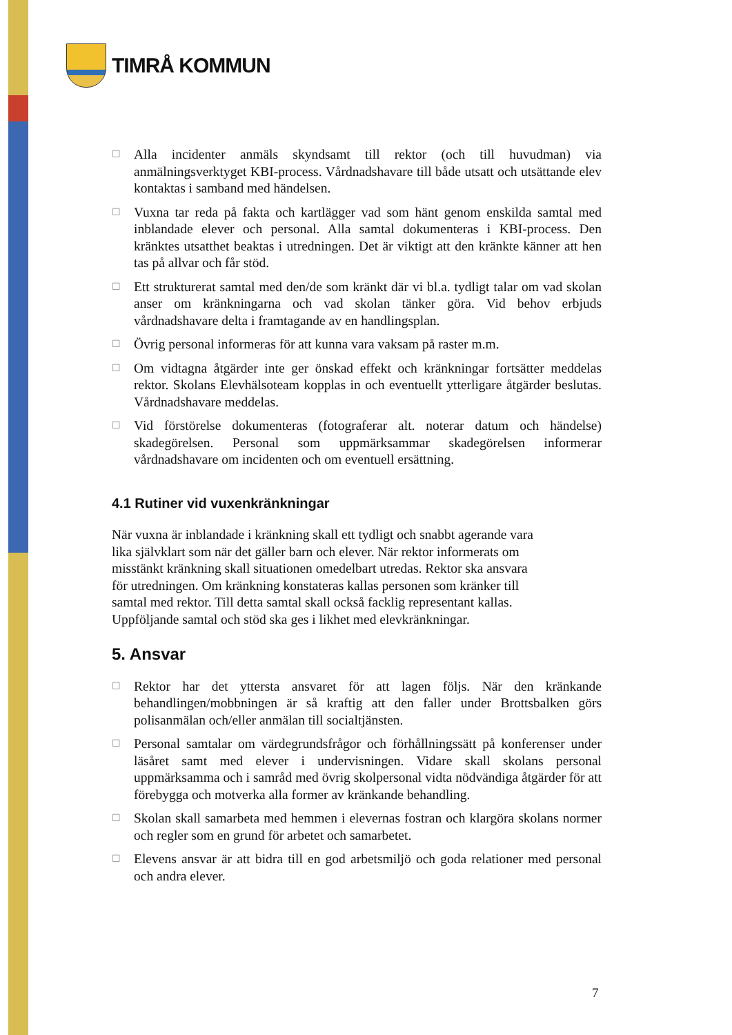TIMRÅ KOMMUN
☐
Alla incidenter anmäls skyndsamt till rektor (och till huvudman) via anmälningsverktyget KBI-process. Vårdnadshavare till både utsatt och utsättande elev kontaktas i samband med händelsen.
☐
Vuxna tar reda på fakta och kartlägger vad som hänt genom enskilda samtal med inblandade elever och personal. Alla samtal dokumenteras i KBI-process. Den kränktes utsatthet beaktas i utredningen. Det är viktigt att den kränkte känner att hen tas på allvar och får stöd.
☐
Ett strukturerat samtal med den/de som kränkt där vi bl.a. tydligt talar om vad skolan anser om kränkningarna och vad skolan tänker göra. Vid behov erbjuds vårdnadshavare delta i framtagande av en handlingsplan.
☐
Övrig personal informeras för att kunna vara vaksam på raster m.m.
☐
Om vidtagna åtgärder inte ger önskad effekt och kränkningar fortsätter meddelas rektor. Skolans Elevhälsoteam kopplas in och eventuellt ytterligare åtgärder beslutas. Vårdnadshavare meddelas.
☐
Vid förstörelse dokumenteras (fotograferar alt. noterar datum och händelse) skadegörelsen. Personal som uppmärksammar skadegörelsen informerar vårdnadshavare om incidenten och om eventuell ersättning.
4.1 Rutiner vid vuxenkränkningar
När vuxna är inblandade i kränkning skall ett tydligt och snabbt agerande vara lika självklart som när det gäller barn och elever. När rektor informerats om misstänkt kränkning skall situationen omedelbart utredas. Rektor ska ansvara för utredningen. Om kränkning konstateras kallas personen som kränker till samtal med rektor. Till detta samtal skall också facklig representant kallas. Uppföljande samtal och stöd ska ges i likhet med elevkränkningar.
5. Ansvar
☐
Rektor har det yttersta ansvaret för att lagen följs. När den kränkande behandlingen/mobbningen är så kraftig att den faller under Brottsbalken görs polisanmälan och/eller anmälan till socialtjänsten.
☐
Personal samtalar om värdegrundsfrågor och förhållningssätt på konferenser under läsåret samt med elever i undervisningen. Vidare skall skolans personal uppmärksamma och i samråd med övrig skolpersonal vidta nödvändiga åtgärder för att förebygga och motverka alla former av kränkande behandling.
☐
Skolan skall samarbeta med hemmen i elevernas fostran och klargöra skolans normer och regler som en grund för arbetet och samarbetet.
☐
Elevens ansvar är att bidra till en god arbetsmiljö och goda relationer med personal och andra elever.
7